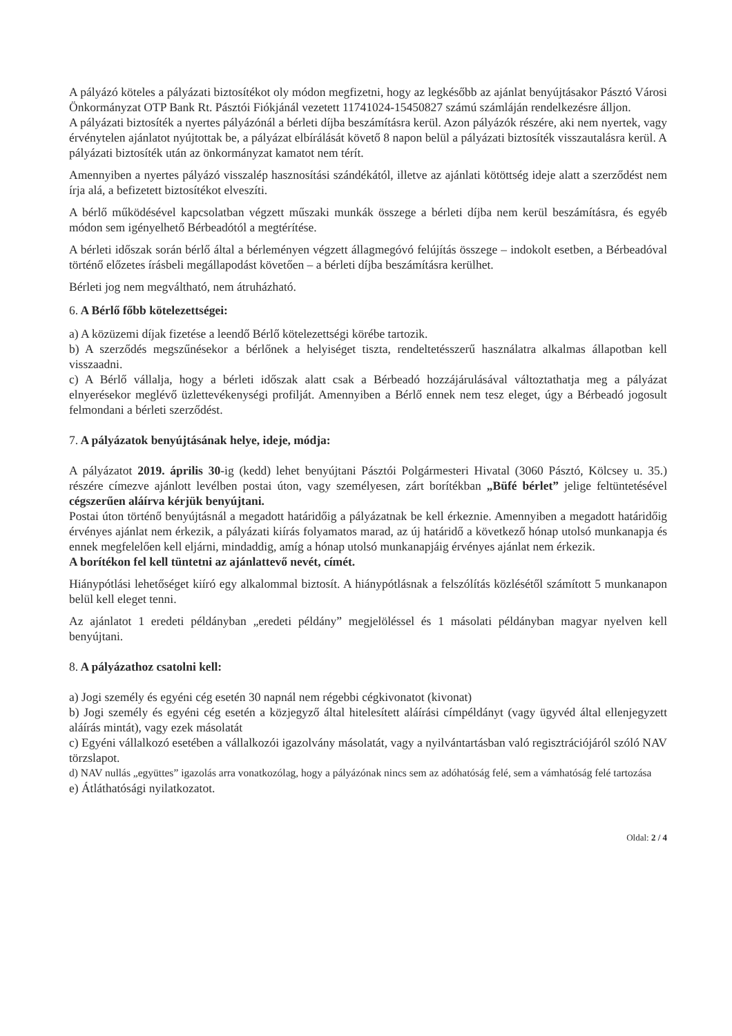A pályázó köteles a pályázati biztosítékot oly módon megfizetni, hogy az legkésőbb az ajánlat benyújtásakor Pásztó Városi Önkormányzat OTP Bank Rt. Pásztói Fiókjánál vezetett 11741024-15450827 számú számláján rendelkezésre álljon.
A pályázati biztosíték a nyertes pályázónál a bérleti díjba beszámításra kerül. Azon pályázók részére, aki nem nyertek, vagy érvénytelen ajánlatot nyújtottak be, a pályázat elbírálását követő 8 napon belül a pályázati biztosíték visszautalásra kerül. A pályázati biztosíték után az önkormányzat kamatot nem térít.
Amennyiben a nyertes pályázó visszalép hasznosítási szándékától, illetve az ajánlati kötöttség ideje alatt a szerződést nem írja alá, a befizetett biztosítékot elveszíti.
A bérlő működésével kapcsolatban végzett műszaki munkák összege a bérleti díjba nem kerül beszámításra, és egyéb módon sem igényelhető Bérbeadótól a megtérítése.
A bérleti időszak során bérlő által a bérleményen végzett állagmegóvó felújítás összege – indokolt esetben, a Bérbeadóval történő előzetes írásbeli megállapodást követően – a bérleti díjba beszámításra kerülhet.
Bérleti jog nem megváltható, nem átruházható.
6. A Bérlő főbb kötelezettségei:
a) A közüzemi díjak fizetése a leendő Bérlő kötelezettségi körébe tartozik.
b) A szerződés megszűnésekor a bérlőnek a helyiséget tiszta, rendeltetésszerű használatra alkalmas állapotban kell visszaadni.
c) A Bérlő vállalja, hogy a bérleti időszak alatt csak a Bérbeadó hozzájárulásával változtathatja meg a pályázat elnyerésekor meglévő üzlettevékenységi profilját. Amennyiben a Bérlő ennek nem tesz eleget, úgy a Bérbeadó jogosult felmondani a bérleti szerződést.
7. A pályázatok benyújtásának helye, ideje, módja:
A pályázatot 2019. április 30-ig (kedd) lehet benyújtani Pásztói Polgármesteri Hivatal (3060 Pásztó, Kölcsey u. 35.) részére címezve ajánlott levélben postai úton, vagy személyesen, zárt borítékban „Büfé bérlet” jelige feltüntetésével cégszerűen aláírva kérjük benyújtani.
Postai úton történő benyújtásnál a megadott határidőig a pályázatnak be kell érkeznie. Amennyiben a megadott határidőig érvényes ajánlat nem érkezik, a pályázati kiírás folyamatos marad, az új határidő a következő hónap utolsó munkanapja és ennek megfelelően kell eljárni, mindaddig, amíg a hónap utolsó munkanapjáig érvényes ajánlat nem érkezik.
A borítékon fel kell tüntetni az ajánlattevő nevét, címét.
Hiánypótlási lehetőséget kiíró egy alkalommal biztosít. A hiánypótlásnak a felszólítás közlésétől számított 5 munkanapon belül kell eleget tenni.
Az ajánlatot 1 eredeti példányban „eredeti példány” megjelöléssel és 1 másolati példányban magyar nyelven kell benyújtani.
8. A pályázathoz csatolni kell:
a) Jogi személy és egyéni cég esetén 30 napnál nem régebbi cégkivonatot (kivonat)
b) Jogi személy és egyéni cég esetén a közjegyző által hitelesített aláírási címpéldányt (vagy ügyvéd által ellenjegyzett aláírás mintát), vagy ezek másolatát
c) Egyéni vállalkozó esetében a vállalkozói igazolvány másolatát, vagy a nyilvántartásban való regisztrációjáról szóló NAV törzslapot.
d) NAV nullás „együttes” igazolás arra vonatkozólag, hogy a pályázónak nincs sem az adóhatóság felé, sem a vámhatóság felé tartozása
e) Átláthatósági nyilatkozatot.
Oldal: 2 / 4